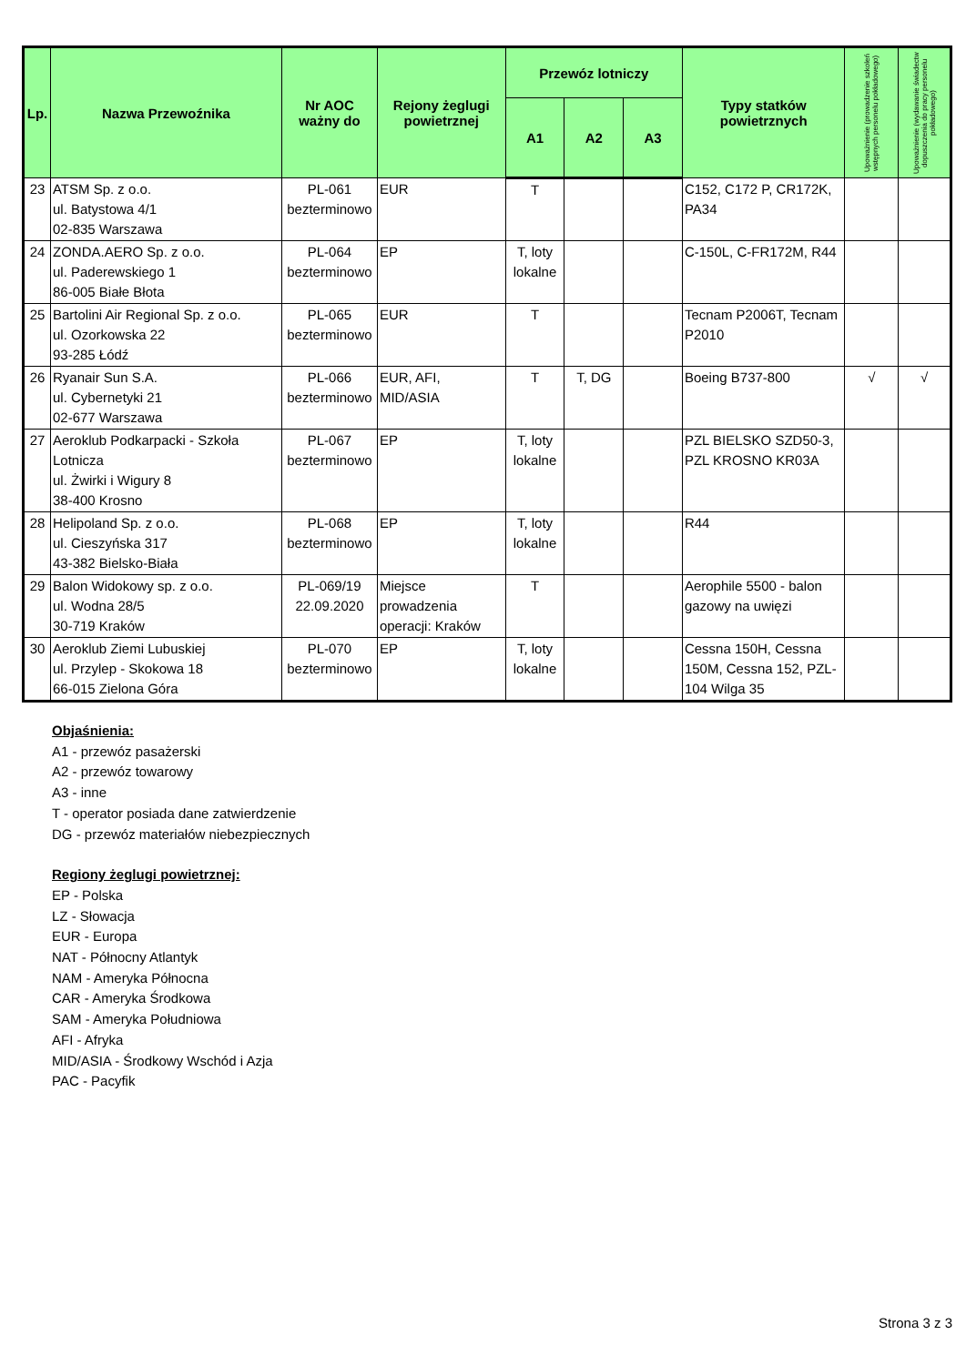| Lp. | Nazwa Przewoźnika | Nr AOC ważny do | Rejony żeglugi powietrznej | Przewóz lotniczy | | | Typy statków powietrznych | Upoważnienie (prowadzenie szkoleń wstępnych personelu pokładowego) | Upoważnienie (wydawanie świadectw dopuszczenia do pracy personelu pokładowego) |
| --- | --- | --- | --- | --- | --- | --- | --- | --- | --- |
| | | | | A1 | A2 | A3 | | | |
| 23 | ATSM Sp. z o.o. ul. Batystowa 4/1 02-835 Warszawa | PL-061 bezterminowo | EUR | T | | | C152, C172 P, CR172K, PA34 | | |
| 24 | ZONDA.AERO Sp. z o.o. ul. Paderewskiego 1 86-005 Białe Błota | PL-064 bezterminowo | EP | T, loty lokalne | | | C-150L, C-FR172M, R44 | | |
| 25 | Bartolini Air Regional Sp. z o.o. ul. Ozorkowska 22 93-285 Łódź | PL-065 bezterminowo | EUR | T | | | Tecnam P2006T, Tecnam P2010 | | |
| 26 | Ryanair Sun S.A. ul. Cybernetyki 21 02-677 Warszawa | PL-066 bezterminowo | EUR, AFI, MID/ASIA | T | T, DG | | Boeing B737-800 | √ | √ |
| 27 | Aeroklub Podkarpacki - Szkoła Lotnicza ul. Żwirki i Wigury 8 38-400 Krosno | PL-067 bezterminowo | EP | T, loty lokalne | | | PZL BIELSKO SZD50-3, PZL KROSNO KR03A | | |
| 28 | Helipoland Sp. z o.o. ul. Cieszyńska 317 43-382 Bielsko-Biała | PL-068 bezterminowo | EP | T, loty lokalne | | | R44 | | |
| 29 | Balon Widokowy sp. z o.o. ul. Wodna 28/5 30-719 Kraków | PL-069/19 22.09.2020 | Miejsce prowadzenia operacji: Kraków | T | | | Aerophile 5500 - balon gazowy na uwięzi | | |
| 30 | Aeroklub Ziemi Lubuskiej ul. Przylep - Skokowa 18 66-015 Zielona Góra | PL-070 bezterminowo | EP | T, loty lokalne | | | Cessna 150H, Cessna 150M, Cessna 152, PZL-104 Wilga 35 | | |
Objaśnienia:
A1 - przewóz pasażerski
A2 - przewóz towarowy
A3 - inne
T - operator posiada dane zatwierdzenie
DG - przewóz materiałów niebezpiecznych
Regiony żeglugi powietrznej:
EP - Polska
LZ - Słowacja
EUR - Europa
NAT - Północny Atlantyk
NAM - Ameryka Północna
CAR - Ameryka Środkowa
SAM - Ameryka Południowa
AFI - Afryka
MID/ASIA - Środkowy Wschód i Azja
PAC - Pacyfik
Strona 3 z 3